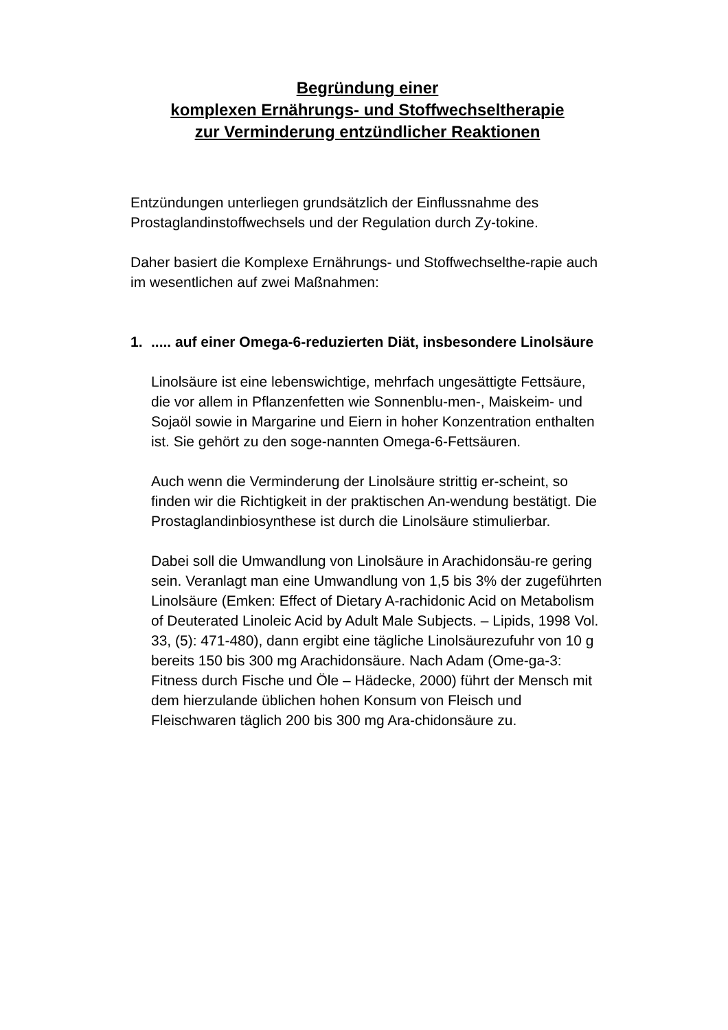Begründung einer
komplexen Ernährungs- und Stoffwechseltherapie
zur Verminderung entzündlicher Reaktionen
Entzündungen unterliegen grundsätzlich der Einflussnahme des Prostaglandinstoffwechsels und der Regulation durch Zy-tokine.
Daher basiert die Komplexe Ernährungs- und Stoffwechselthe-rapie auch im wesentlichen auf zwei Maßnahmen:
1...... auf einer Omega-6-reduzierten Diät, insbesondere Linolsäure
Linolsäure ist eine lebenswichtige, mehrfach ungesättigte Fettsäure, die vor allem in Pflanzenfetten wie Sonnenblu-men-, Maiskeim- und Sojaöl sowie in Margarine und Eiern in hoher Konzentration enthalten ist. Sie gehört zu den soge-nannten Omega-6-Fettsäuren.
Auch wenn die Verminderung der Linolsäure strittig er-scheint, so finden wir die Richtigkeit in der praktischen An-wendung bestätigt. Die Prostaglandinbiosynthese ist durch die Linolsäure stimulierbar.
Dabei soll die Umwandlung von Linolsäure in Arachidonsäu-re gering sein. Veranlagt man eine Umwandlung von 1,5 bis 3% der zugeführten Linolsäure (Emken: Effect of Dietary A-rachidonic Acid on Metabolism of Deuterated Linoleic Acid by Adult Male Subjects. – Lipids, 1998 Vol. 33, (5): 471-480), dann ergibt eine tägliche Linolsäurezufuhr von 10 g bereits 150 bis 300 mg Arachidonsäure. Nach Adam (Ome-ga-3: Fitness durch Fische und Öle – Hädecke, 2000) führt der Mensch mit dem hierzulande üblichen hohen Konsum von Fleisch und Fleischwaren täglich 200 bis 300 mg Ara-chidonsäure zu.